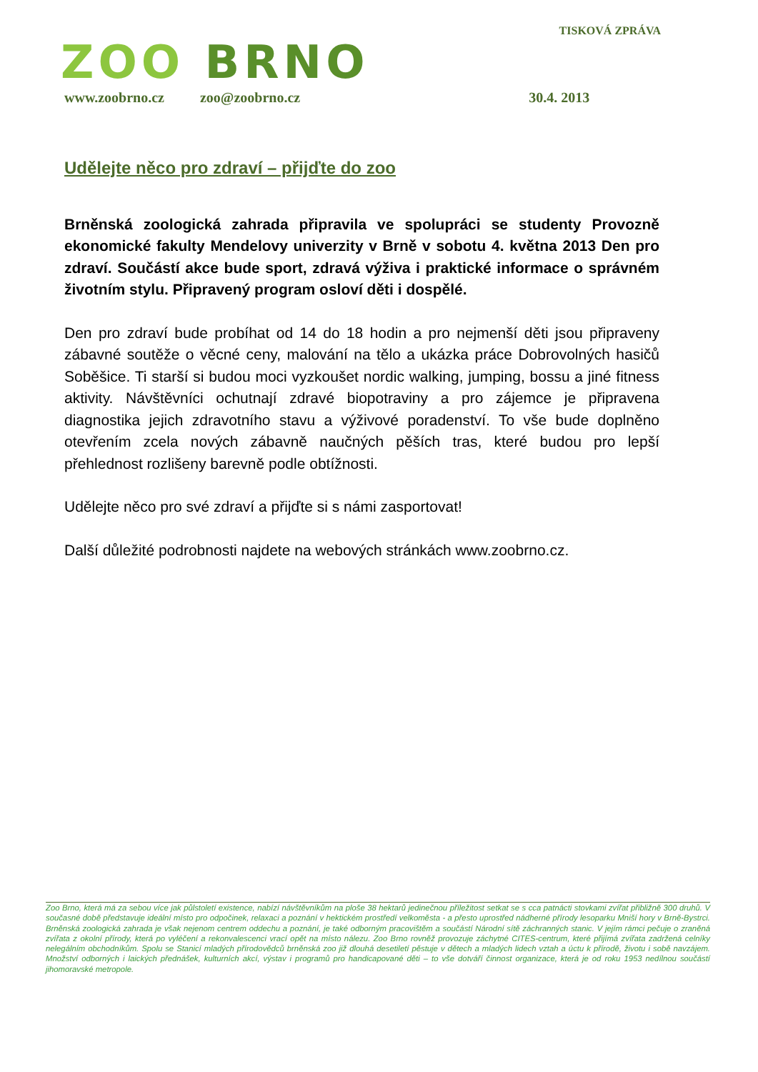ZOO BRNO
TISKOVÁ ZPRÁVA
www.zoobrno.cz zoo@zoobrno.cz 30.4. 2013
Udělejte něco pro zdraví – přijďte do zoo
Brněnská zoologická zahrada připravila ve spolupráci se studenty Provozně ekonomické fakulty Mendelovy univerzity v Brně v sobotu 4. května 2013 Den pro zdraví. Součástí akce bude sport, zdravá výživa i praktické informace o správném životním stylu. Připravený program osloví děti i dospělé.
Den pro zdraví bude probíhat od 14 do 18 hodin a pro nejmenší děti jsou připraveny zábavné soutěže o věcné ceny, malování na tělo a ukázka práce Dobrovolných hasičů Soběšice. Ti starší si budou moci vyzkoušet nordic walking, jumping, bossu a jiné fitness aktivity. Návštěvníci ochutnají zdravé biopotraviny a pro zájemce je připravena diagnostika jejich zdravotního stavu a výživové poradenství. To vše bude doplněno otevřením zcela nových zábavně naučných pěších tras, které budou pro lepší přehlednost rozlišeny barevně podle obtížnosti.
Udělejte něco pro své zdraví a přijďte si s námi zasportovat!
Další důležité podrobnosti najdete na webových stránkách www.zoobrno.cz.
Zoo Brno, která má za sebou více jak půlstoletí existence, nabízí návštěvníkům na ploše 38 hektarů jedinečnou příležitost setkat se s cca patnácti stovkami zvířat přibližně 300 druhů. V současné době představuje ideální místo pro odpočinek, relaxaci a poznání v hektickém prostředí velkoměsta - a přesto uprostřed nádherné přírody lesoparku Mniší hory v Brně-Bystrci. Brněnská zoologická zahrada je však nejenom centrem oddechu a poznání, je také odborným pracovištěm a součástí Národní sítě záchranných stanic. V jejím rámci pečuje o zraněná zvířata z okolní přírody, která po vyléčení a rekonvalescenci vrací opět na místo nálezu. Zoo Brno rovněž provozuje záchytné CITES-centrum, které přijímá zvířata zadržená celníky nelegálním obchodníkům. Spolu se Stanicí mladých přírodovědců brněnská zoo již dlouhá desetiletí pěstuje v dětech a mladých lidech vztah a úctu k přírodě, životu i sobě navzájem. Množství odborných i laických přednášek, kulturních akcí, výstav i programů pro handicapované děti – to vše dotváří činnost organizace, která je od roku 1953 nedílnou součástí jihomoravské metropole.